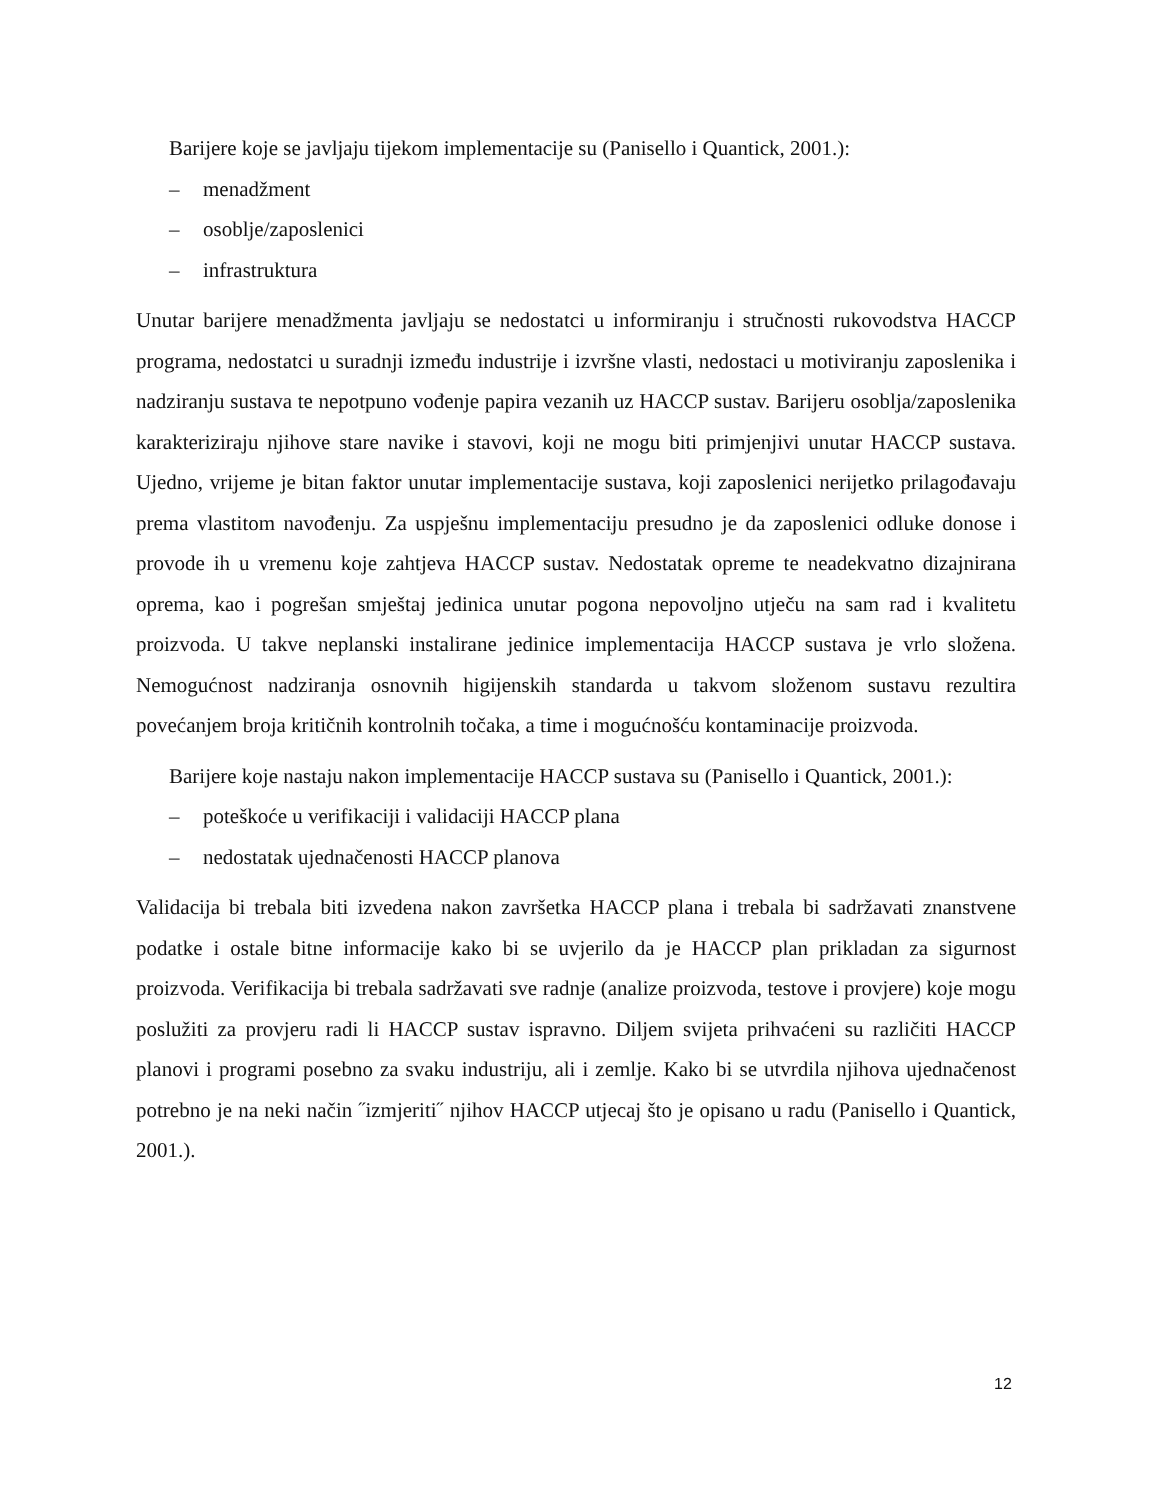Barijere koje se javljaju tijekom implementacije su (Panisello i Quantick, 2001.):
– menadžment
– osoblje/zaposlenici
– infrastruktura
Unutar barijere menadžmenta javljaju se nedostatci u informiranju i stručnosti rukovodstva HACCP programa, nedostatci u suradnji između industrije i izvršne vlasti, nedostaci u motiviranju zaposlenika i nadziranju sustava te nepotpuno vođenje papira vezanih uz HACCP sustav. Barijeru osoblja/zaposlenika karakteriziraju njihove stare navike i stavovi, koji ne mogu biti primjenjivi unutar HACCP sustava. Ujedno, vrijeme je bitan faktor unutar implementacije sustava, koji zaposlenici nerijetko prilagođavaju prema vlastitom navođenju. Za uspješnu implementaciju presudno je da zaposlenici odluke donose i provode ih u vremenu koje zahtjeva HACCP sustav. Nedostatak opreme te neadekvatno dizajnirana oprema, kao i pogrešan smještaj jedinica unutar pogona nepovoljno utječu na sam rad i kvalitetu proizvoda. U takve neplanski instalirane jedinice implementacija HACCP sustava je vrlo složena. Nemogućnost nadziranja osnovnih higijenskih standarda u takvom složenom sustavu rezultira povećanjem broja kritičnih kontrolnih točaka, a time i mogućnošću kontaminacije proizvoda.
Barijere koje nastaju nakon implementacije HACCP sustava su (Panisello i Quantick, 2001.):
– poteškoće u verifikaciji i validaciji HACCP plana
– nedostatak ujednačenosti HACCP planova
Validacija bi trebala biti izvedena nakon završetka HACCP plana i trebala bi sadržavati znanstvene podatke i ostale bitne informacije kako bi se uvjerilo da je HACCP plan prikladan za sigurnost proizvoda. Verifikacija bi trebala sadržavati sve radnje (analize proizvoda, testove i provjere) koje mogu poslužiti za provjeru radi li HACCP sustav ispravno. Diljem svijeta prihvaćeni su različiti HACCP planovi i programi posebno za svaku industriju, ali i zemlje. Kako bi se utvrdila njihova ujednačenost potrebno je na neki način ˝izmjeriti˝ njihov HACCP utjecaj što je opisano u radu (Panisello i Quantick, 2001.).
12